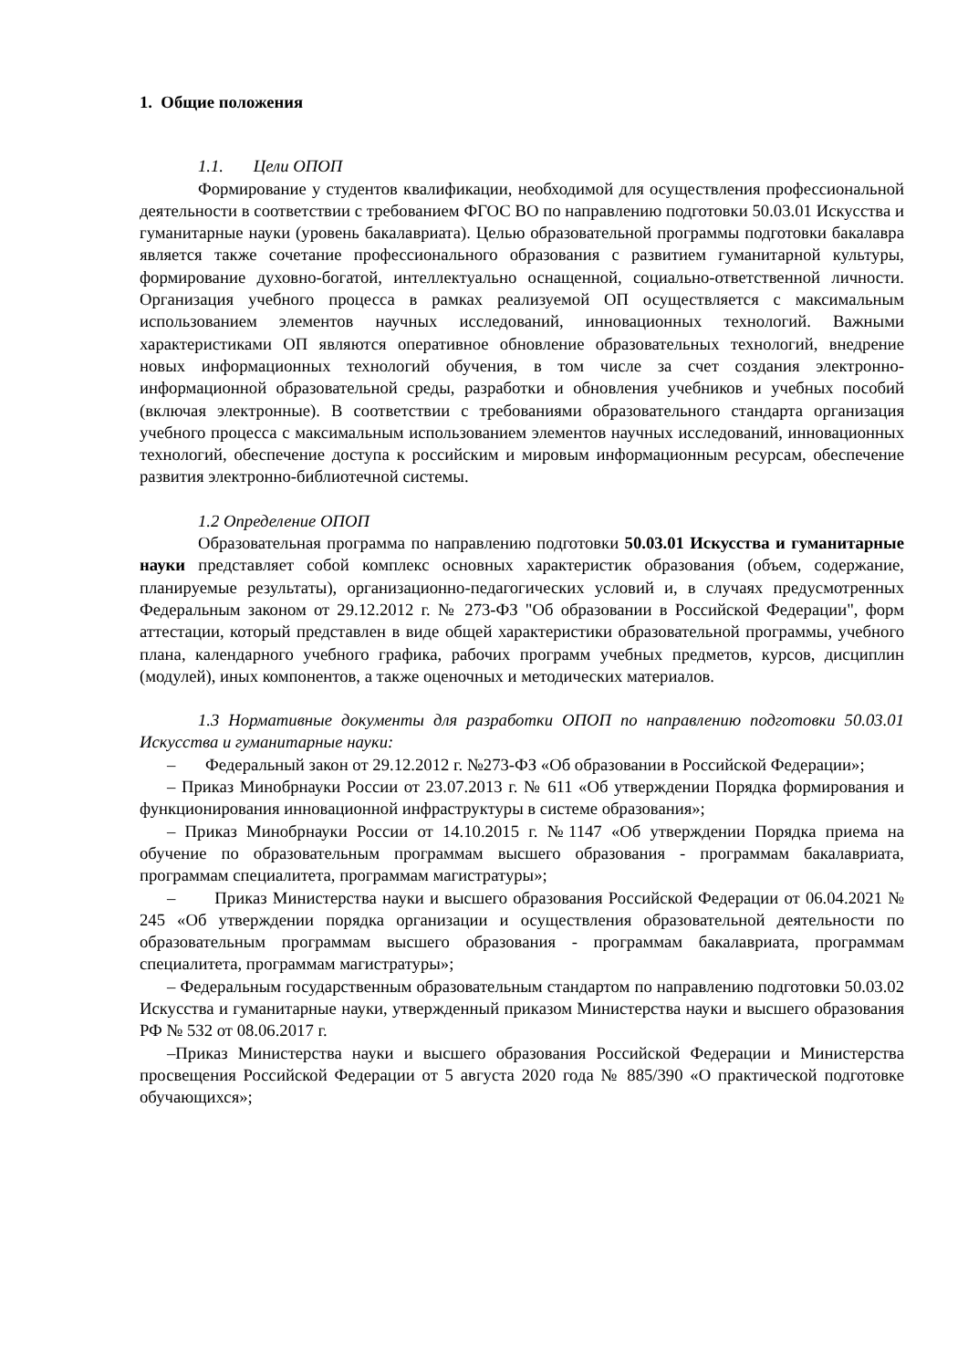1. Общие положения
1.1. Цели ОПОП
Формирование у студентов квалификации, необходимой для осуществления профессиональной деятельности в соответствии с требованием ФГОС ВО по направлению подготовки 50.03.01 Искусства и гуманитарные науки (уровень бакалавриата). Целью образовательной программы подготовки бакалавра является также сочетание профессионального образования с развитием гуманитарной культуры, формирование духовно-богатой, интеллектуально оснащенной, социально-ответственной личности. Организация учебного процесса в рамках реализуемой ОП осуществляется с максимальным использованием элементов научных исследований, инновационных технологий. Важными характеристиками ОП являются оперативное обновление образовательных технологий, внедрение новых информационных технологий обучения, в том числе за счет создания электронно-информационной образовательной среды, разработки и обновления учебников и учебных пособий (включая электронные). В соответствии с требованиями образовательного стандарта организация учебного процесса с максимальным использованием элементов научных исследований, инновационных технологий, обеспечение доступа к российским и мировым информационным ресурсам, обеспечение развития электронно-библиотечной системы.
1.2 Определение ОПОП
Образовательная программа по направлению подготовки 50.03.01 Искусства и гуманитарные науки представляет собой комплекс основных характеристик образования (объем, содержание, планируемые результаты), организационно-педагогических условий и, в случаях предусмотренных Федеральным законом от 29.12.2012 г. № 273-ФЗ "Об образовании в Российской Федерации", форм аттестации, который представлен в виде общей характеристики образовательной программы, учебного плана, календарного учебного графика, рабочих программ учебных предметов, курсов, дисциплин (модулей), иных компонентов, а также оценочных и методических материалов.
1.3 Нормативные документы для разработки ОПОП по направлению подготовки 50.03.01 Искусства и гуманитарные науки:
– Федеральный закон от 29.12.2012 г. №273-ФЗ «Об образовании в Российской Федерации»;
– Приказ Минобрнауки России от 23.07.2013 г. № 611 «Об утверждении Порядка формирования и функционирования инновационной инфраструктуры в системе образования»;
– Приказ Минобрнауки России от 14.10.2015 г. №1147 «Об утверждении Порядка приема на обучение по образовательным программам высшего образования - программам бакалавриата, программам специалитета, программам магистратуры»;
– Приказ Министерства науки и высшего образования Российской Федерации от 06.04.2021 № 245 «Об утверждении порядка организации и осуществления образовательной деятельности по образовательным программам высшего образования - программам бакалавриата, программам специалитета, программам магистратуры»;
– Федеральным государственным образовательным стандартом по направлению подготовки 50.03.02 Искусства и гуманитарные науки, утвержденный приказом Министерства науки и высшего образования РФ № 532 от 08.06.2017 г.
–Приказ Министерства науки и высшего образования Российской Федерации и Министерства просвещения Российской Федерации от 5 августа 2020 года № 885/390 «О практической подготовке обучающихся»;